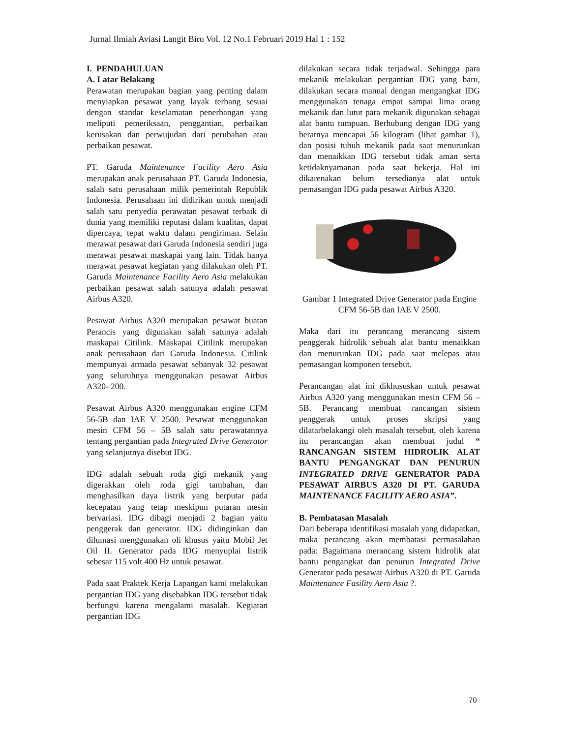Jurnal Ilmiah Aviasi Langit Biru Vol. 12 No.1 Februari 2019 Hal 1 : 152
I. PENDAHULUAN
A. Latar Belakang
Perawatan merupakan bagian yang penting dalam menyiapkan pesawat yang layak terbang sesuai dengan standar keselamatan penerbangan yang meliputi pemeriksaan, penggantian, perbaikan kerusakan dan perwujudan dari perubahan atau perbaikan pesawat.
PT. Garuda Maintenance Facility Aero Asia merupakan anak perusahaan PT. Garuda Indonesia, salah satu perusahaan milik pemerintah Republik Indonesia. Perusahaan ini didirikan untuk menjadi salah satu penyedia perawatan pesawat terbaik di dunia yang memiliki reputasi dalam kualitas, dapat dipercaya, tepat waktu dalam pengiriman. Selain merawat pesawat dari Garuda Indonesia sendiri juga merawat pesawat maskapai yang lain. Tidak hanya merawat pesawat kegiatan yang dilakukan oleh PT. Garuda Maintenance Facility Aero Asia melakukan perbaikan pesawat salah satunya adalah pesawat Airbus A320.
Pesawat Airbus A320 merupakan pesawat buatan Perancis yang digunakan salah satunya adalah maskapai Citilink. Maskapai Citilink merupakan anak perusahaan dari Garuda Indonesia. Citilink mempunyai armada pesawat sebanyak 32 pesawat yang seluruhnya menggunakan pesawat Airbus A320- 200.
Pesawat Airbus A320 menggunakan engine CFM 56-5B dan IAE V 2500. Pesawat menggunakan mesin CFM 56 – 5B salah satu perawatannya tentang pergantian pada Integrated Drive Generator yang selanjutnya disebut IDG.
IDG adalah sebuah roda gigi mekanik yang digerakkan oleh roda gigi tambahan, dan menghasilkan daya listrik yang berputar pada kecepatan yang tetap meskipun putaran mesin bervariasi. IDG dibagi menjadi 2 bagian yaitu penggerak dan generator. IDG didinginkan dan dilumasi menggunakan oli khusus yaitu Mobil Jet Oil II. Generator pada IDG menyuplai listrik sebesar 115 volt 400 Hz untuk pesawat.
Pada saat Praktek Kerja Lapangan kami melakukan pergantian IDG yang disebabkan IDG tersebut tidak berfungsi karena mengalami masalah. Kegiatan pergantian IDG
dilakukan secara tidak terjadwal. Sehingga para mekanik melakukan pergantian IDG yang baru, dilakukan secara manual dengan mengangkat IDG menggunakan tenaga empat sampai lima orang mekanik dan lutut para mekanik digunakan sebagai alat bantu tumpuan. Berhubung dengan IDG yang beratnya mencapai 56 kilogram (lihat gambar 1), dan posisi tubuh mekanik pada saat menurunkan dan menaikkan IDG tersebut tidak aman serta ketidaknyamanan pada saat bekerja. Hal ini dikarenakan belum tersedianya alat untuk pemasangan IDG pada pesawat Airbus A320.
Gambar 1 Integrated Drive Generator pada Engine CFM 56-5B dan IAE V 2500.
Maka dari itu perancang merancang sistem penggerak hidrolik sebuah alat bantu menaikkan dan menurunkan IDG pada saat melepas atau pemasangan komponen tersebut.
Perancangan alat ini dikhususkan untuk pesawat Airbus A320 yang menggunakan mesin CFM 56 – 5B. Perancang membuat rancangan sistem penggerak untuk proses skripsi yang dilatarbelakangi oleh masalah tersebut, oleh karena itu perancangan akan membuat judul “ RANCANGAN SISTEM HIDROLIK ALAT BANTU PENGANGKAT DAN PENURUN INTEGRATED DRIVE GENERATOR PADA PESAWAT AIRBUS A320 DI PT. GARUDA MAINTENANCE FACILITY AERO ASIA”.
B. Pembatasan Masalah
Dari beberapa identifikasi masalah yang didapatkan, maka perancang akan membatasi permasalahan pada: Bagaimana merancang sistem hidrolik alat bantu pengangkat dan penurun Integrated Drive Generator pada pesawat Airbus A320 di PT. Garuda Maintenance Fasility Aero Asia ?.
70